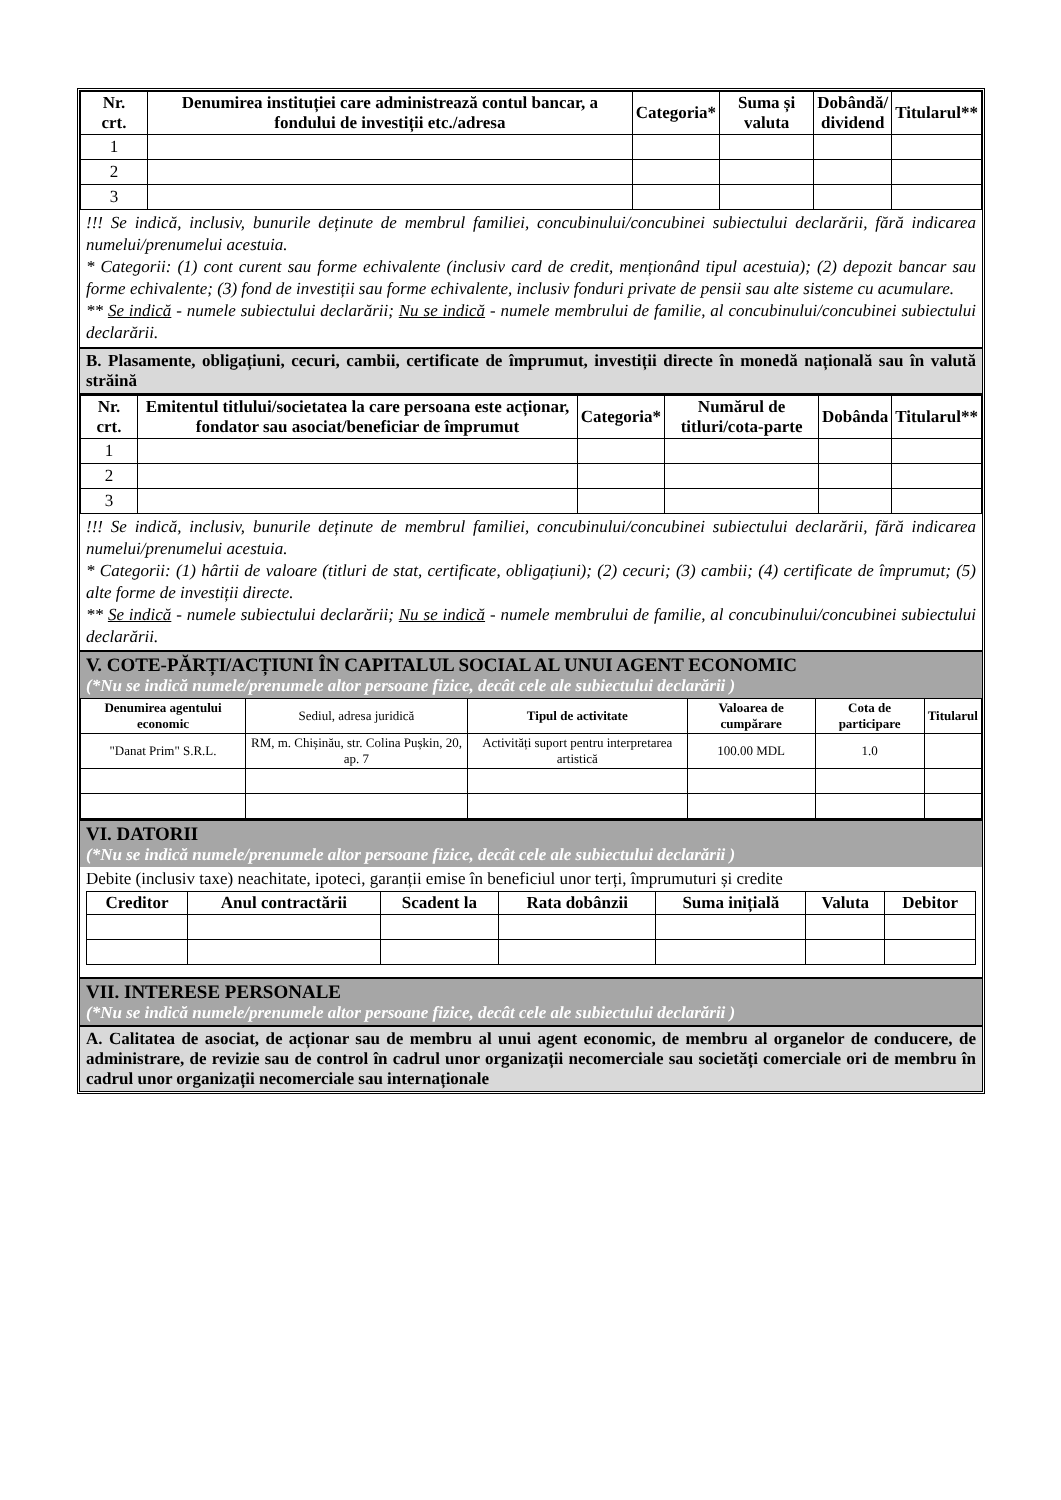| Nr. crt. | Denumirea instituției care administrează contul bancar, a fondului de investiții etc./adresa | Categoria* | Suma și valuta | Dobândă/ dividend | Titularul** |
| --- | --- | --- | --- | --- | --- |
| 1 | | | | | |
| 2 | | | | | |
| 3 | | | | | |
!!! Se indică, inclusiv, bunurile deținute de membrul familiei, concubinului/concubinei subiectului declarării, fără indicarea numelui/prenumelui acestuia.
* Categorii: (1) cont curent sau forme echivalente (inclusiv card de credit, menționând tipul acestuia); (2) depozit bancar sau forme echivalente; (3) fond de investiții sau forme echivalente, inclusiv fonduri private de pensii sau alte sisteme cu acumulare.
** Se indică - numele subiectului declarării; Nu se indică - numele membrului de familie, al concubinului/concubinei subiectului declarării.
B. Plasamente, obligațiuni, cecuri, cambii, certificate de împrumut, investiții directe în monedă națională sau în valută străină
| Nr. crt. | Emitentul titlului/societatea la care persoana este acționar, fondator sau asociat/beneficiar de împrumut | Categoria* | Numărul de titluri/cota-parte | Dobânda | Titularul** |
| --- | --- | --- | --- | --- | --- |
| 1 | | | | | |
| 2 | | | | | |
| 3 | | | | | |
!!! Se indică, inclusiv, bunurile deținute de membrul familiei, concubinului/concubinei subiectului declarării, fără indicarea numelui/prenumelui acestuia.
* Categorii: (1) hârtii de valoare (titluri de stat, certificate, obligațiuni); (2) cecuri; (3) cambii; (4) certificate de împrumut; (5) alte forme de investiții directe.
** Se indică - numele subiectului declarării; Nu se indică - numele membrului de familie, al concubinului/concubinei subiectului declarării.
V. COTE-PĂRȚI/ACȚIUNI ÎN CAPITALUL SOCIAL AL UNUI AGENT ECONOMIC
(*Nu se indică numele/prenumele altor persoane fizice, decât cele ale subiectului declarării )
| Denumirea agentului economic | Sediul, adresa juridică | Tipul de activitate | Valoarea de cumpărare | Cota de participare | Titularul |
| "Danat Prim" S.R.L. | RM, m. Chișinău, str. Colina Pușkin, 20, ap. 7 | Activități suport pentru interpretarea artistică | 100.00 MDL | 1.0 | |
VI. DATORII
(*Nu se indică numele/prenumele altor persoane fizice, decât cele ale subiectului declarării )
Debite (inclusiv taxe) neachitate, ipoteci, garanții emise în beneficiul unor terți, împrumuturi și credite
| Creditor | Anul contractării | Scadent la | Rata dobânzii | Suma inițială | Valuta | Debitor |
| --- | --- | --- | --- | --- | --- | --- |
VII. INTERESE PERSONALE
(*Nu se indică numele/prenumele altor persoane fizice, decât cele ale subiectului declarării )
A. Calitatea de asociat, de acționar sau de membru al unui agent economic, de membru al organelor de conducere, de administrare, de revizie sau de control în cadrul unor organizații necomerciale sau societăți comerciale ori de membru în cadrul unor organizații necomerciale sau internaționale